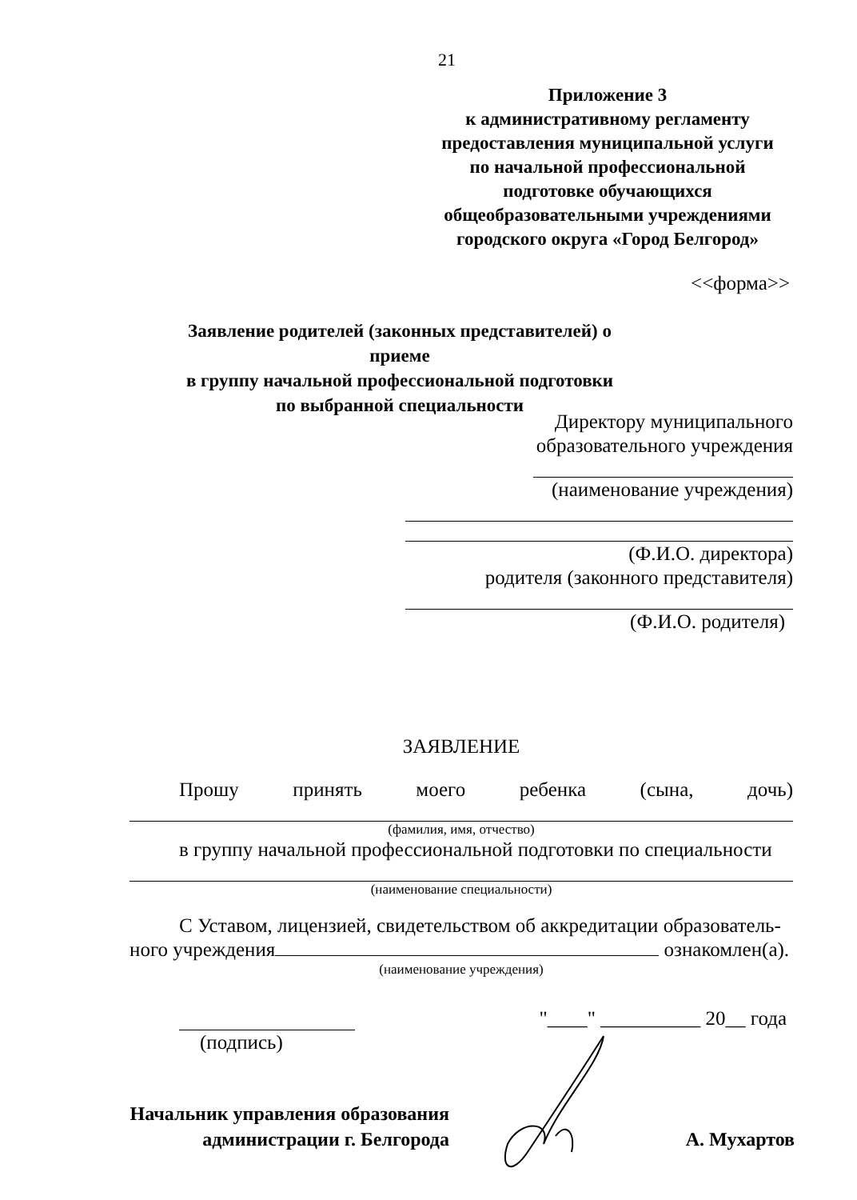21
Приложение 3
к административному регламенту
предоставления муниципальной услуги
по начальной профессиональной
подготовке обучающихся
общеобразовательными учреждениями
городского округа «Город Белгород»
<<форма>>
Заявление родителей (законных представителей) о приеме
в группу начальной профессиональной подготовки
по выбранной специальности
Директору муниципального
образовательного учреждения
(наименование учреждения)
(Ф.И.О. директора)
родителя (законного представителя)
(Ф.И.О. родителя)
ЗАЯВЛЕНИЕ
Прошу принять моего ребенка (сына, дочь)
(фамилия, имя, отчество)
в группу начальной профессиональной подготовки по специальности
(наименование специальности)
С Уставом, лицензией, свидетельством об аккредитации образователь-
ного учреждения ознакомлен(а).
(наименование учреждения)
"____" __________ 20__ года
(подпись)
Начальник управления образования
администрации г. Белгорода
А. Мухартов